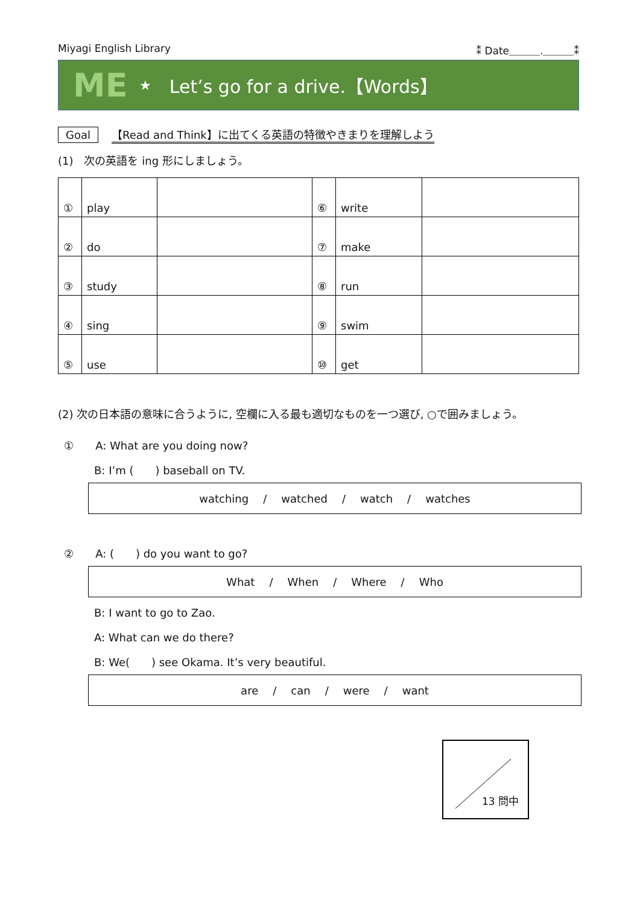Miyagi English Library ⁑ Date＿＿＿.＿＿＿⁑
ME ★ Let’s go for a drive.【Words】
Goal 【Read and Think】に出てくる英語の特徴やきまりを理解しよう
(1)　次の英語を ing 形にしましょう。
| ① | play | | ⑥ | write | |
| ② | do | | ⑦ | make | |
| ③ | study | | ⑧ | run | |
| ④ | sing | | ⑨ | swim | |
| ⑤ | use | | ⑩ | get | |
(2) 次の日本語の意味に合うように, 空欄に入る最も適切なものを一つ選び, ○で囲みましょう。
①　　A: What are you doing now?
B: I’m (　　) baseball on TV.
watching / watched / watch / watches
②　　A: (　　) do you want to go?
What / When / Where / Who
B: I want to go to Zao.
A: What can we do there?
B: We(　　) see Okama. It’s very beautiful.
are / can / were / want
13 問中